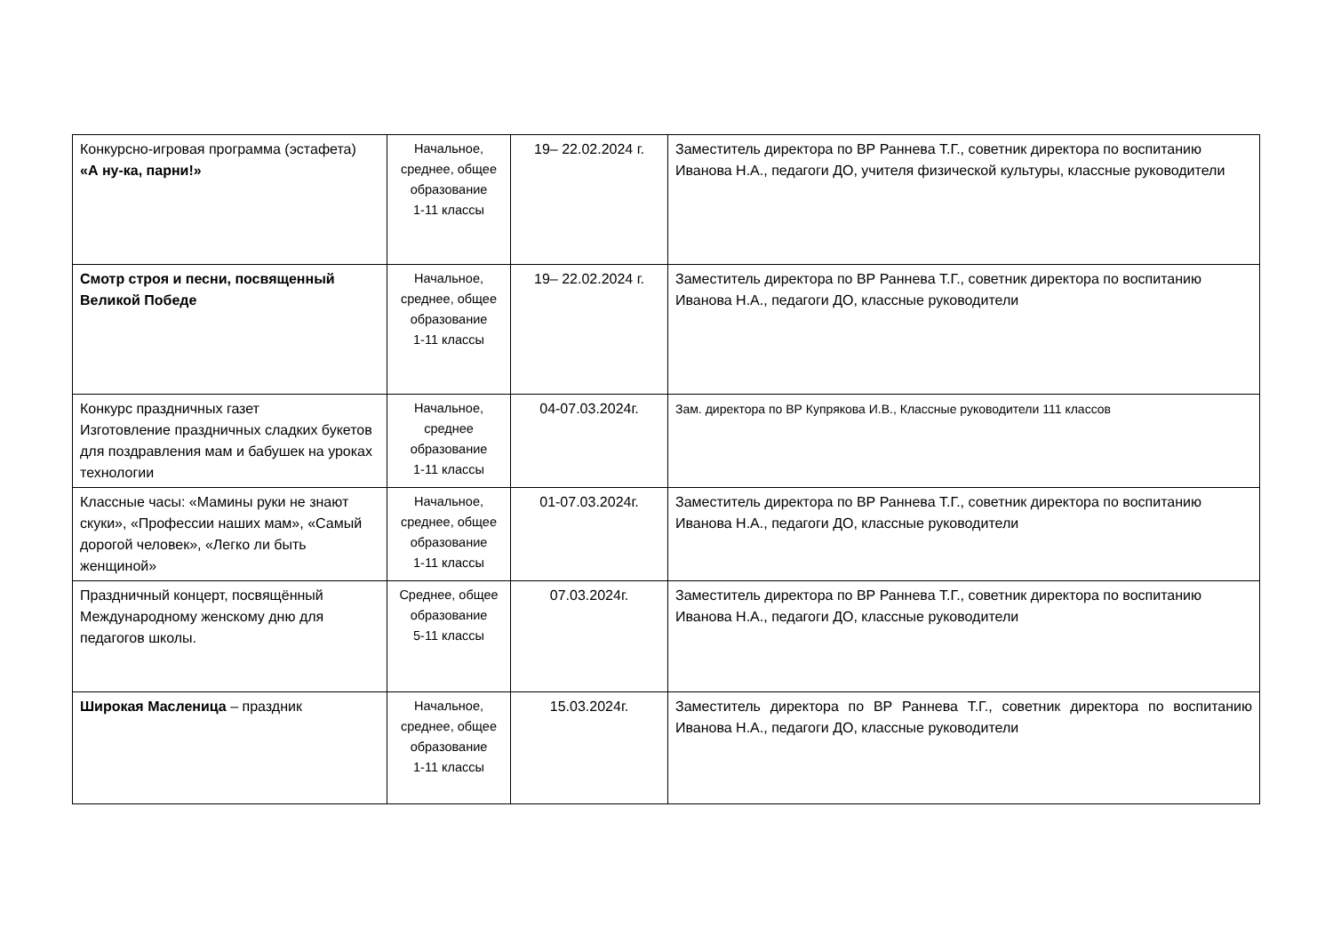| Конкурсно-игровая программа (эстафета) «А ну-ка, парни!» | Начальное, среднее, общее образование 1-11 классы | 19– 22.02.2024 г. | Заместитель директора по ВР Раннева Т.Г., советник директора по воспитанию Иванова Н.А., педагоги ДО, учителя физической культуры, классные руководители |
| Смотр строя и песни, посвященный Великой Победе | Начальное, среднее, общее образование 1-11 классы | 19– 22.02.2024 г. | Заместитель директора по ВР Раннева Т.Г., советник директора по воспитанию Иванова Н.А., педагоги ДО, классные руководители |
| Конкурс праздничных газет Изготовление праздничных сладких букетов для поздравления мам и бабушек на уроках технологии | Начальное, среднее образование 1-11 классы | 04-07.03.2024г. | Зам. директора по ВР Купрякова И.В., Классные руководители 111 классов |
| Классные часы: «Мамины руки не знают скуки», «Профессии наших мам», «Самый дорогой человек», «Легко ли быть женщиной» | Начальное, среднее, общее образование 1-11 классы | 01-07.03.2024г. | Заместитель директора по ВР Раннева Т.Г., советник директора по воспитанию Иванова Н.А., педагоги ДО, классные руководители |
| Праздничный концерт, посвящённый Международному женскому дню для педагогов школы. | Среднее, общее образование 5-11 классы | 07.03.2024г. | Заместитель директора по ВР Раннева Т.Г., советник директора по воспитанию Иванова Н.А., педагоги ДО, классные руководители |
| Широкая Масленица – праздник | Начальное, среднее, общее образование 1-11 классы | 15.03.2024г. | Заместитель директора по ВР Раннева Т.Г., советник директора по воспитанию Иванова Н.А., педагоги ДО, классные руководители |